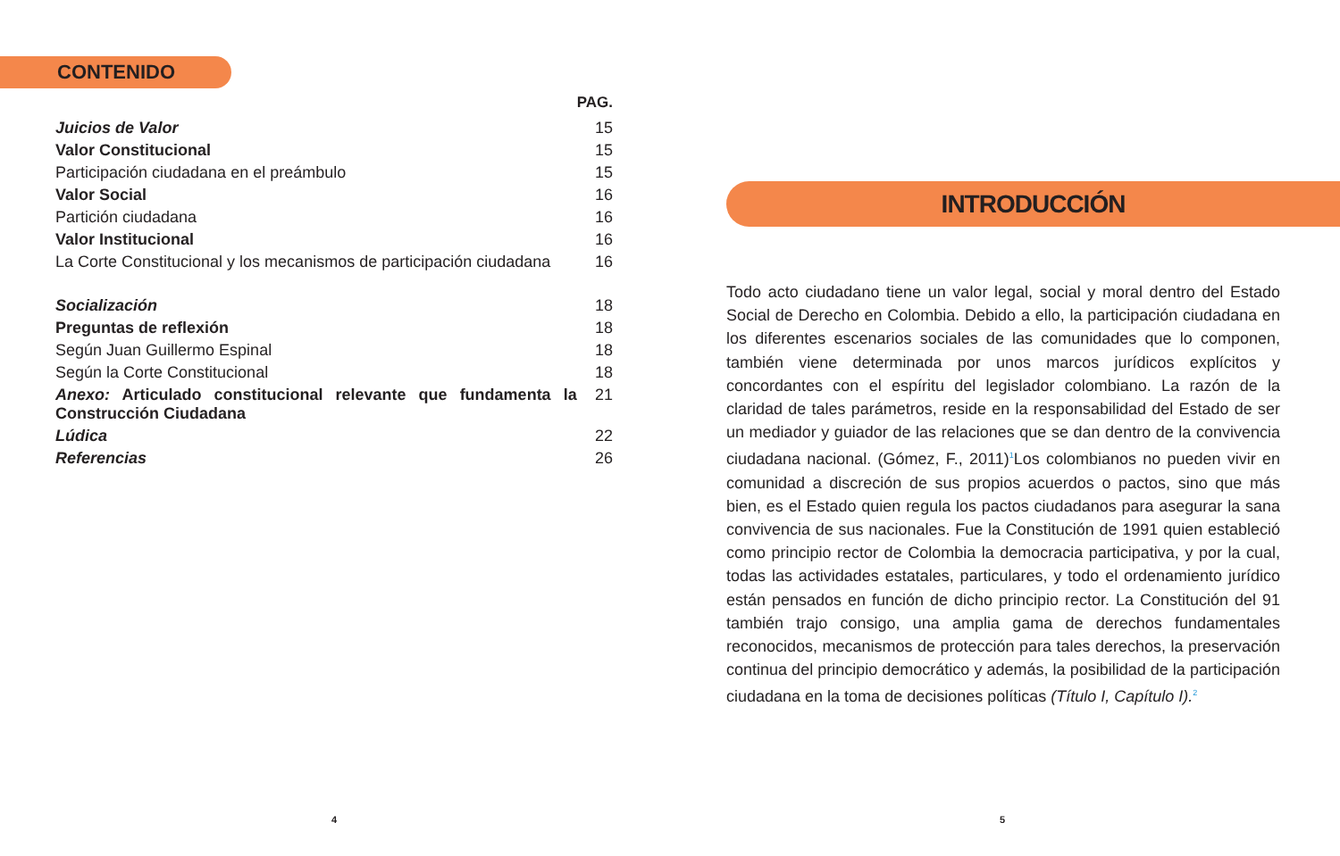CONTENIDO
| | PAG. |
| Juicios de Valor | 15 |
| Valor Constitucional | 15 |
| Participación ciudadana en el preámbulo | 15 |
| Valor Social | 16 |
| Partición ciudadana | 16 |
| Valor Institucional | 16 |
| La Corte Constitucional y los mecanismos de participación ciudadana | 16 |
| Socialización | 18 |
| Preguntas de reflexión | 18 |
| Según Juan Guillermo Espinal | 18 |
| Según la Corte Constitucional | 18 |
| Anexo: Articulado constitucional relevante que fundamenta la Construcción Ciudadana | 21 |
| Lúdica | 22 |
| Referencias | 26 |
INTRODUCCIÓN
Todo acto ciudadano tiene un valor legal, social y moral dentro del Estado Social de Derecho en Colombia. Debido a ello, la participación ciudadana en los diferentes escenarios sociales de las comunidades que lo componen, también viene determinada por unos marcos jurídicos explícitos y concordantes con el espíritu del legislador colombiano. La razón de la claridad de tales parámetros, reside en la responsabilidad del Estado de ser un mediador y guiador de las relaciones que se dan dentro de la convivencia ciudadana nacional. (Gómez, F., 2011)<sup>1</sup>Los colombianos no pueden vivir en comunidad a discreción de sus propios acuerdos o pactos, sino que más bien, es el Estado quien regula los pactos ciudadanos para asegurar la sana convivencia de sus nacionales. Fue la Constitución de 1991 quien estableció como principio rector de Colombia la democracia participativa, y por la cual, todas las actividades estatales, particulares, y todo el ordenamiento jurídico están pensados en función de dicho principio rector. La Constitución del 91 también trajo consigo, una amplia gama de derechos fundamentales reconocidos, mecanismos de protección para tales derechos, la preservación continua del principio democrático y además, la posibilidad de la participación ciudadana en la toma de decisiones políticas (Título I, Capítulo I).<sup>2</sup>
4 5